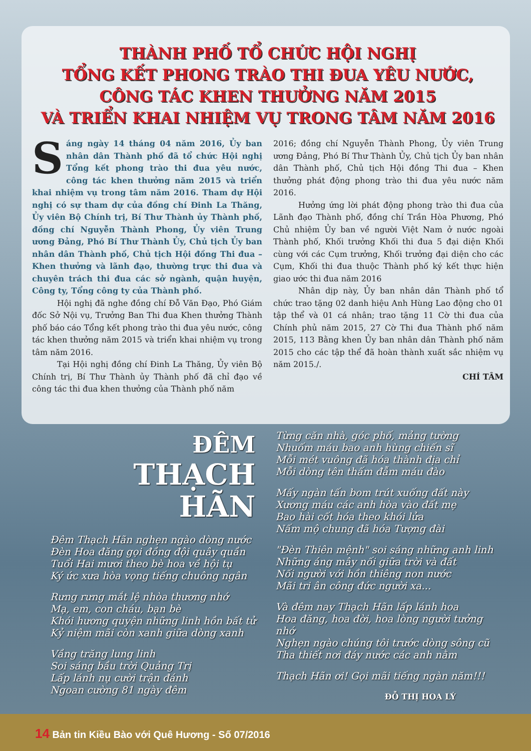THÀNH PHỐ TỔ CHỨC HỘI NGHỊ
TỔNG KẾT PHONG TRÀO THI ĐUA YÊU NƯỚC,
CÔNG TÁC KHEN THƯỞNG NĂM 2015
VÀ TRIỂN KHAI NHIỆM VỤ TRONG TÂM NĂM 2016
Sáng ngày 14 tháng 04 năm 2016, Ủy ban nhân dân Thành phố đã tổ chức Hội nghị Tổng kết phong trào thi đua yêu nước, công tác khen thưởng năm 2015 và triển khai nhiệm vụ trong tâm năm 2016. Tham dự Hội nghị có sự tham dự của đồng chí Đinh La Thăng, Ủy viên Bộ Chính trị, Bí Thư Thành ủy Thành phố, đồng chí Nguyễn Thành Phong, Ủy viên Trung ương Đảng, Phó Bí Thư Thành Ủy, Chủ tịch Ủy ban nhân dân Thành phố, Chủ tịch Hội đồng Thi đua – Khen thưởng và lãnh đạo, thường trực thi đua và chuyên trách thi đua các sở ngành, quận huyện, Công ty, Tổng công ty của Thành phố.
Hội nghị đã nghe đồng chí Đỗ Văn Đạo, Phó Giám đốc Sở Nội vụ, Trưởng Ban Thi đua Khen thưởng Thành phố báo cáo Tổng kết phong trào thi đua yêu nước, công tác khen thưởng năm 2015 và triển khai nhiệm vụ trong tâm năm 2016.
Tại Hội nghị đồng chí Đinh La Thăng, Ủy viên Bộ Chính trị, Bí Thư Thành ủy Thành phố đã chỉ đạo về công tác thi đua khen thưởng của Thành phố năm
2016; đồng chí Nguyễn Thành Phong, Ủy viên Trung ương Đảng, Phó Bí Thư Thành Ủy, Chủ tịch Ủy ban nhân dân Thành phố, Chủ tịch Hội đồng Thi đua – Khen thưởng phát động phong trào thi đua yêu nước năm 2016.
Hưởng ứng lời phát động phong trào thi đua của Lãnh đạo Thành phố, đồng chí Trần Hòa Phương, Phó Chủ nhiệm Ủy ban về người Việt Nam ở nước ngoài Thành phố, Khối trưởng Khối thi đua 5 đại diện Khối cùng với các Cụm trưởng, Khối trưởng đại diện cho các Cụm, Khối thi đua thuộc Thành phố ký kết thực hiện giao ước thi đua năm 2016
Nhân dịp này, Ủy ban nhân dân Thành phố tổ chức trao tặng 02 danh hiệu Anh Hùng Lao động cho 01 tập thể và 01 cá nhân; trao tặng 11 Cờ thi đua của Chính phủ năm 2015, 27 Cờ Thi đua Thành phố năm 2015, 113 Bằng khen Ủy ban nhân dân Thành phố năm 2015 cho các tập thể đã hoàn thành xuất sắc nhiệm vụ năm 2015./.
CHÍ TÂM
ĐÊM
THẠCH HÃN
Đêm Thạch Hãn nghẹn ngào dòng nước
Đèn Hoa đăng gọi đồng đội quây quần
Tuổi Hai mươi theo bè hoa về hội tụ
Ký ức xưa hòa vọng tiếng chuông ngân
Rưng rưng mắt lệ nhòa thương nhớ
Mạ, em, con cháu, bạn bè
Khói hương quyện những linh hồn bất tử
Kỷ niệm mãi còn xanh giữa dòng xanh
Vầng trăng lung linh
Soi sáng bầu trời Quảng Trị
Lấp lánh nụ cười trận đánh
Ngoan cường 81 ngày đêm
Từng căn nhà, góc phố, mảng tường
Nhuốm máu bao anh hùng chiến sĩ
Mỗi mét vuông đã hóa thành địa chỉ
Mỗi dòng tên thấm đẫm máu đào
Mấy ngàn tấn bom trút xuống đất này
Xương máu các anh hòa vào đất mẹ
Bao hài cốt hóa theo khói lửa
Nấm mộ chung đã hóa Tượng đài
"Đèn Thiên mệnh" soi sáng những anh linh
Những áng mây nối giữa trời và đất
Nối người với hồn thiêng non nước
Mãi tri ân công đức người xa...
Và đêm nay Thạch Hãn lấp lánh hoa
Hoa đăng, hoa đời, hoa lòng người tưởng nhớ
Nghẹn ngào chúng tôi trước dòng sông cũ
Tha thiết nơi đáy nước các anh nằm
Thạch Hãn ơi! Gọi mãi tiếng ngàn năm!!!
ĐỖ THỊ HOA LÝ
14 Bản tin Kiều Bào với Quê Hương - Số 07/2016